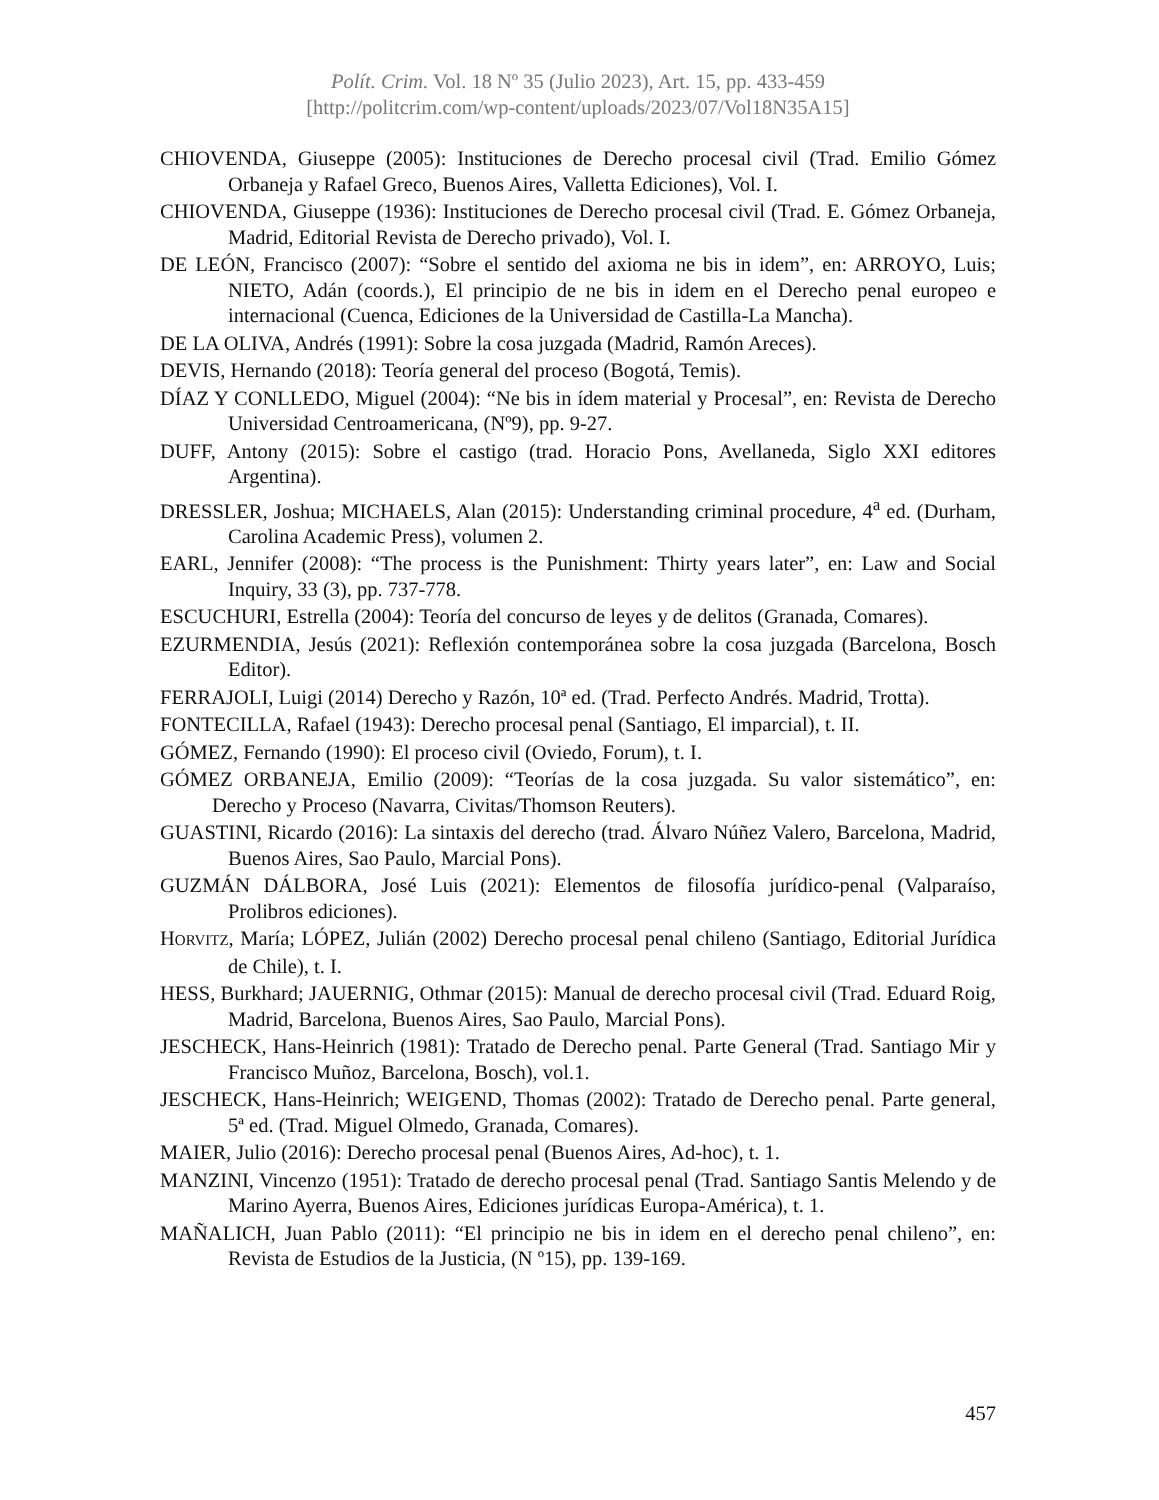Polít. Crim. Vol. 18 Nº 35 (Julio 2023), Art. 15, pp. 433-459
[http://politcrim.com/wp-content/uploads/2023/07/Vol18N35A15]
CHIOVENDA, Giuseppe (2005): Instituciones de Derecho procesal civil (Trad. Emilio Gómez Orbaneja y Rafael Greco, Buenos Aires, Valletta Ediciones), Vol. I.
CHIOVENDA, Giuseppe (1936): Instituciones de Derecho procesal civil (Trad. E. Gómez Orbaneja, Madrid, Editorial Revista de Derecho privado), Vol. I.
DE LEÓN, Francisco (2007): “Sobre el sentido del axioma ne bis in idem”, en: ARROYO, Luis; NIETO, Adán (coords.), El principio de ne bis in idem en el Derecho penal europeo e internacional (Cuenca, Ediciones de la Universidad de Castilla-La Mancha).
DE LA OLIVA, Andrés (1991): Sobre la cosa juzgada (Madrid, Ramón Areces).
DEVIS, Hernando (2018): Teoría general del proceso (Bogotá, Temis).
DÍAZ Y CONLLEDO, Miguel (2004): “Ne bis in ídem material y Procesal”, en: Revista de Derecho Universidad Centroamericana, (Nº9), pp. 9-27.
DUFF, Antony (2015): Sobre el castigo (trad. Horacio Pons, Avellaneda, Siglo XXI editores Argentina).
DRESSLER, Joshua; MICHAELS, Alan (2015): Understanding criminal procedure, 4<sup>a</sup> ed. (Durham, Carolina Academic Press), volumen 2.
EARL, Jennifer (2008): “The process is the Punishment: Thirty years later”, en: Law and Social Inquiry, 33 (3), pp. 737-778.
ESCUCHURI, Estrella (2004): Teoría del concurso de leyes y de delitos (Granada, Comares).
EZURMENDIA, Jesús (2021): Reflexión contemporánea sobre la cosa juzgada (Barcelona, Bosch Editor).
FERRAJOLI, Luigi (2014) Derecho y Razón, 10ª ed. (Trad. Perfecto Andrés. Madrid, Trotta).
FONTECILLA, Rafael (1943): Derecho procesal penal (Santiago, El imparcial), t. II.
GÓMEZ, Fernando (1990): El proceso civil (Oviedo, Forum), t. I.
GÓMEZ ORBANEJA, Emilio (2009): “Teorías de la cosa juzgada. Su valor sistemático”, en: Derecho y Proceso (Navarra, Civitas/Thomson Reuters).
GUASTINI, Ricardo (2016): La sintaxis del derecho (trad. Álvaro Núñez Valero, Barcelona, Madrid, Buenos Aires, Sao Paulo, Marcial Pons).
GUZMÁN DÁLBORA, José Luis (2021): Elementos de filosofía jurídico-penal (Valparaíso, Prolibros ediciones).
HORVITZ, María; LÓPEZ, Julián (2002) Derecho procesal penal chileno (Santiago, Editorial Jurídica de Chile), t. I.
HESS, Burkhard; JAUERNIG, Othmar (2015): Manual de derecho procesal civil (Trad. Eduard Roig, Madrid, Barcelona, Buenos Aires, Sao Paulo, Marcial Pons).
JESCHECK, Hans-Heinrich (1981): Tratado de Derecho penal. Parte General (Trad. Santiago Mir y Francisco Muñoz, Barcelona, Bosch), vol.1.
JESCHECK, Hans-Heinrich; WEIGEND, Thomas (2002): Tratado de Derecho penal. Parte general, 5ª ed. (Trad. Miguel Olmedo, Granada, Comares).
MAIER, Julio (2016): Derecho procesal penal (Buenos Aires, Ad-hoc), t. 1.
MANZINI, Vincenzo (1951): Tratado de derecho procesal penal (Trad. Santiago Santis Melendo y de Marino Ayerra, Buenos Aires, Ediciones jurídicas Europa-América), t. 1.
MAÑALICH, Juan Pablo (2011): “El principio ne bis in idem en el derecho penal chileno”, en: Revista de Estudios de la Justicia, (N º15), pp. 139-169.
457